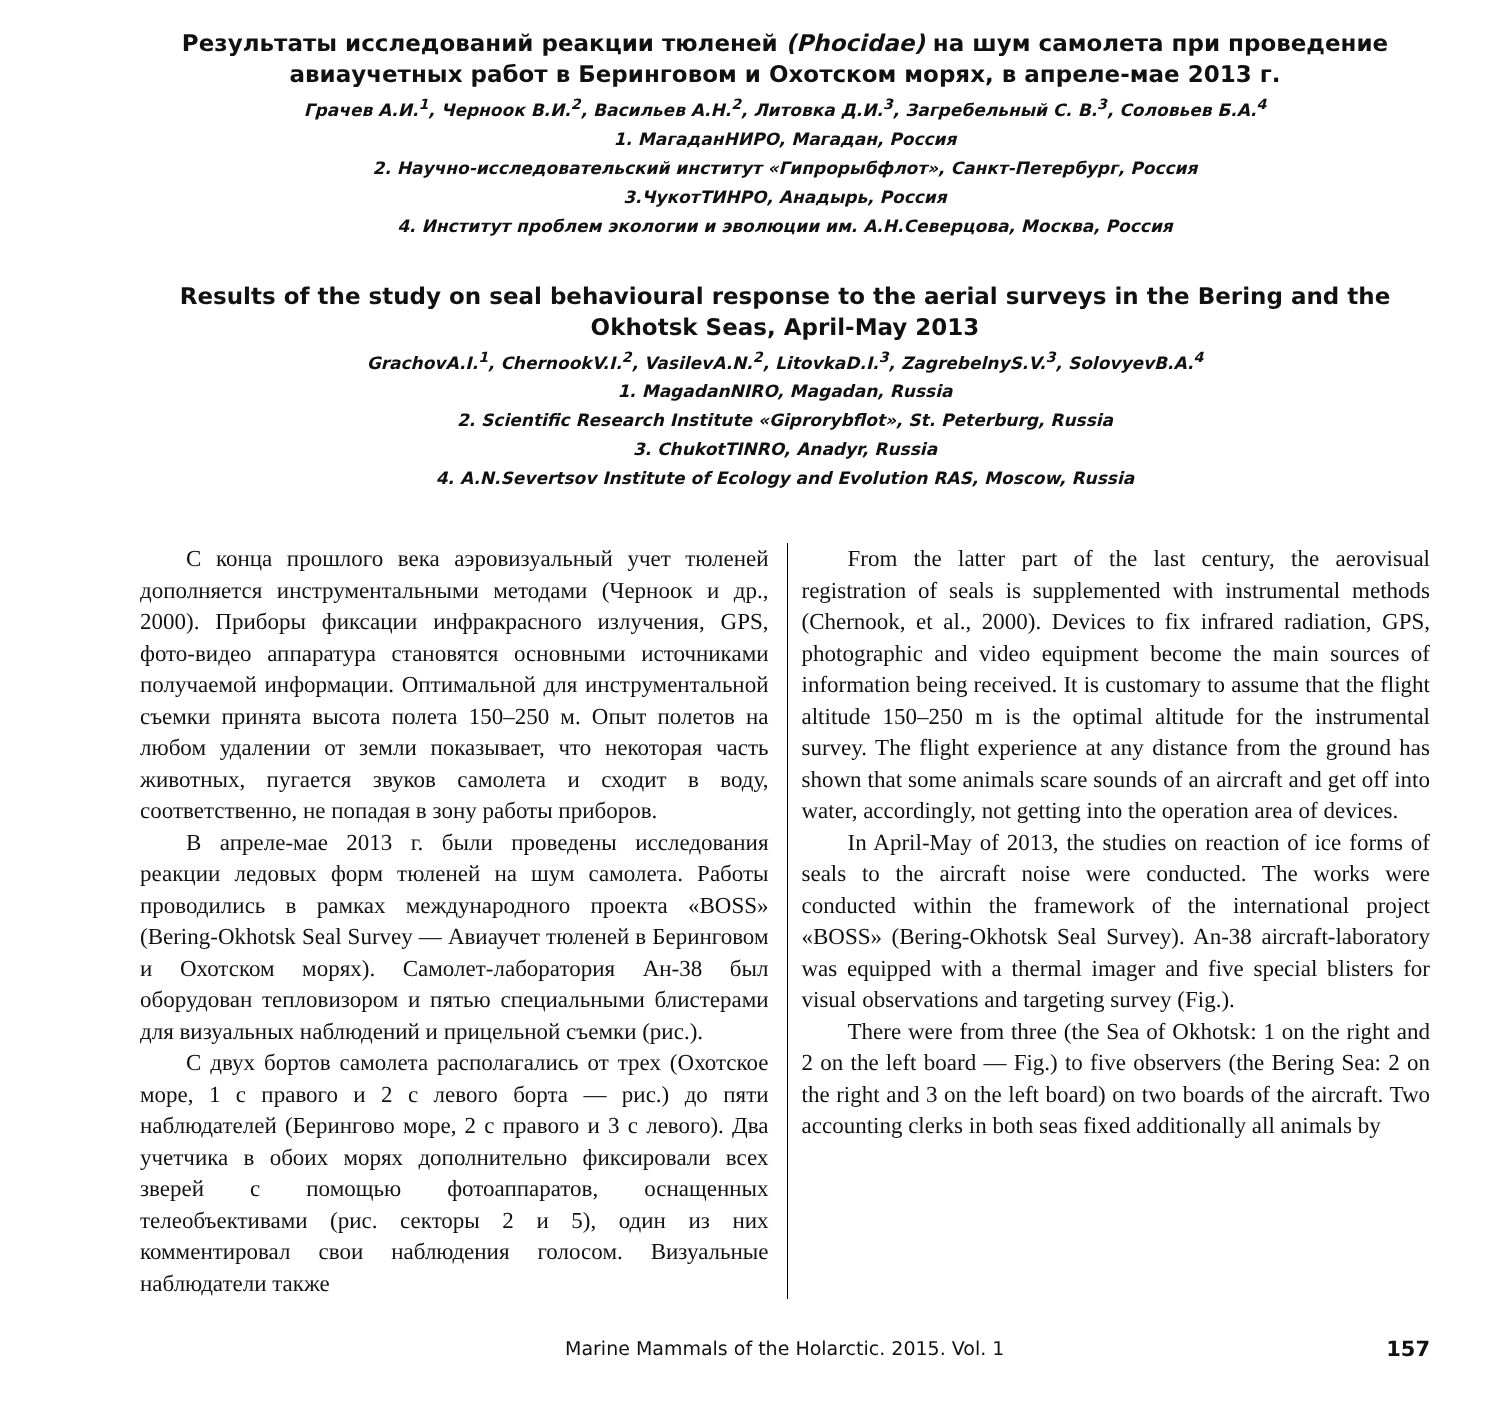Результаты исследований реакции тюленей (Phocidae) на шум самолета при проведение авиаучетных работ в Беринговом и Охотском морях, в апреле-мае 2013 г.
Грачев А.И.<sup>1</sup>, Черноок В.И.<sup>2</sup>, Васильев А.Н.<sup>2</sup>, Литовка Д.И.<sup>3</sup>, Загребельный С. В.<sup>3</sup>, Соловьев Б.А.<sup>4</sup>
1. МагаданНИРО, Магадан, Россия
2. Научно-исследовательский институт «Гипрорыбфлот», Санкт-Петербург, Россия
3.ЧукотТИНРО, Анадырь, Россия
4. Институт проблем экологии и эволюции им. А.Н.Северцова, Москва, Россия
Results of the study on seal behavioural response to the aerial surveys in the Bering and the Okhotsk Seas, April-May 2013
GrachovA.I.<sup>1</sup>, ChernookV.I.<sup>2</sup>, VasilevA.N.<sup>2</sup>, LitovkaD.I.<sup>3</sup>, ZagrebelnyS.V.<sup>3</sup>, SolovyevB.A.<sup>4</sup>
1. MagadanNIRO, Magadan, Russia
2. Scientific Research Institute «Giprorybflot», St. Peterburg, Russia
3. ChukotTINRO, Anadyr, Russia
4. A.N.Severtsov Institute of Ecology and Evolution RAS, Moscow, Russia
С конца прошлого века аэровизуальный учет тюленей дополняется инструментальными методами (Черноок и др., 2000). Приборы фиксации инфракрасного излучения, GPS, фото-видео аппаратура становятся основными источниками получаемой информации. Оптимальной для инструментальной съемки принята высота полета 150–250 м. Опыт полетов на любом удалении от земли показывает, что некоторая часть животных, пугается звуков самолета и сходит в воду, соответственно, не попадая в зону работы приборов.
В апреле-мае 2013 г. были проведены исследования реакции ледовых форм тюленей на шум самолета. Работы проводились в рамках международного проекта «BOSS» (Bering-Okhotsk Seal Survey — Авиаучет тюленей в Беринговом и Охотском морях). Самолет-лаборатория Ан-38 был оборудован тепловизором и пятью специальными блистерами для визуальных наблюдений и прицельной съемки (рис.).
С двух бортов самолета располагались от трех (Охотское море, 1 с правого и 2 с левого борта — рис.) до пяти наблюдателей (Берингово море, 2 с правого и 3 с левого). Два учетчика в обоих морях дополнительно фиксировали всех зверей с помощью фотоаппаратов, оснащенных телеобъективами (рис. секторы 2 и 5), один из них комментировал свои наблюдения голосом. Визуальные наблюдатели также
From the latter part of the last century, the aerovisual registration of seals is supplemented with instrumental methods (Chernook, et al., 2000). Devices to fix infrared radiation, GPS, photographic and video equipment become the main sources of information being received. It is customary to assume that the flight altitude 150–250 m is the optimal altitude for the instrumental survey. The flight experience at any distance from the ground has shown that some animals scare sounds of an aircraft and get off into water, accordingly, not getting into the operation area of devices.
In April-May of 2013, the studies on reaction of ice forms of seals to the aircraft noise were conducted. The works were conducted within the framework of the international project «BOSS» (Bering-Okhotsk Seal Survey). An-38 aircraft-laboratory was equipped with a thermal imager and five special blisters for visual observations and targeting survey (Fig.).
There were from three (the Sea of Okhotsk: 1 on the right and 2 on the left board — Fig.) to five observers (the Bering Sea: 2 on the right and 3 on the left board) on two boards of the aircraft. Two accounting clerks in both seas fixed additionally all animals by
Marine Mammals of the Holarctic. 2015. Vol. 1 157